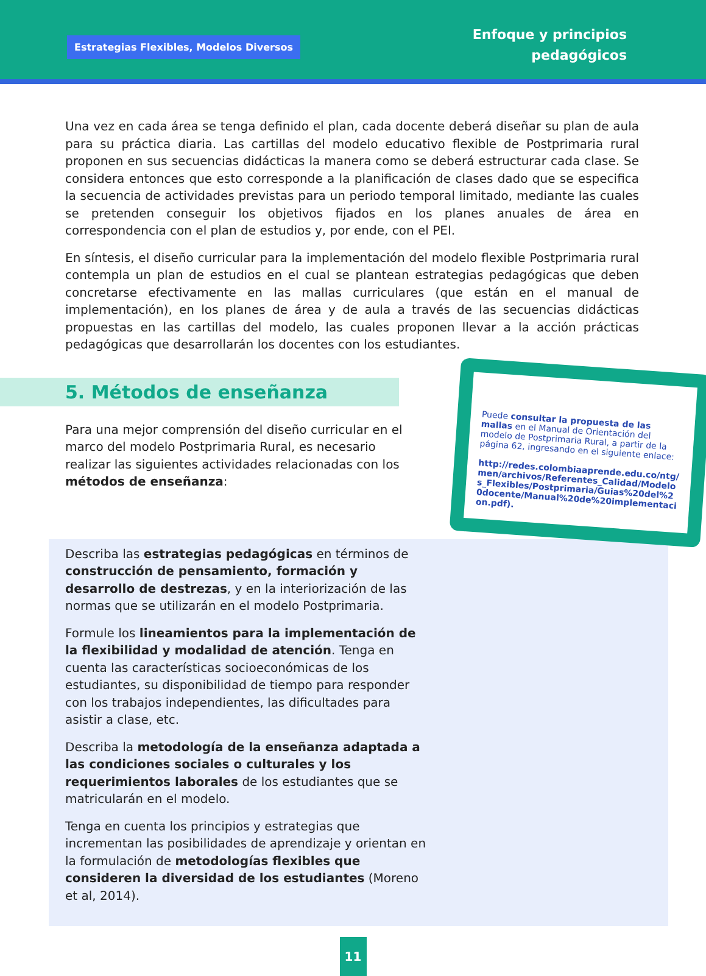Estrategias Flexibles, Modelos Diversos
Enfoque y principios
pedagógicos
Una vez en cada área se tenga definido el plan, cada docente deberá diseñar su plan de aula para su práctica diaria. Las cartillas del modelo educativo flexible de Postprimaria rural proponen en sus secuencias didácticas la manera como se deberá estructurar cada clase. Se considera entonces que esto corresponde a la planificación de clases dado que se especifica la secuencia de actividades previstas para un periodo temporal limitado, mediante las cuales se pretenden conseguir los objetivos fijados en los planes anuales de área en correspondencia con el plan de estudios y, por ende, con el PEI.
En síntesis, el diseño curricular para la implementación del modelo flexible Postprimaria rural contempla un plan de estudios en el cual se plantean estrategias pedagógicas que deben concretarse efectivamente en las mallas curriculares (que están en el manual de implementación), en los planes de área y de aula a través de las secuencias didácticas propuestas en las cartillas del modelo, las cuales proponen llevar a la acción prácticas pedagógicas que desarrollarán los docentes con los estudiantes.
5. Métodos de enseñanza
Para una mejor comprensión del diseño curricular en el marco del modelo Postprimaria Rural, es necesario realizar las siguientes actividades relacionadas con los métodos de enseñanza:
Puede consultar la propuesta de las mallas en el Manual de Orientación del modelo de Postprimaria Rural, a partir de la página 62, ingresando en el siguiente enlace:
http://redes.colombiaaprende.edu.co/ntg/men/archivos/Referentes_Calidad/Modelos_Flexibles/Postprimaria/Guias%20del%20docente/Manual%20de%20implementacion.pdf).
Describa las estrategias pedagógicas en términos de construcción de pensamiento, formación y desarrollo de destrezas, y en la interiorización de las normas que se utilizarán en el modelo Postprimaria.
Formule los lineamientos para la implementación de la flexibilidad y modalidad de atención. Tenga en cuenta las características socioeconómicas de los estudiantes, su disponibilidad de tiempo para responder con los trabajos independientes, las dificultades para asistir a clase, etc.
Describa la metodología de la enseñanza adaptada a las condiciones sociales o culturales y los requerimientos laborales de los estudiantes que se matricularán en el modelo.
Tenga en cuenta los principios y estrategias que incrementan las posibilidades de aprendizaje y orientan en la formulación de metodologías flexibles que consideren la diversidad de los estudiantes (Moreno et al, 2014).
11